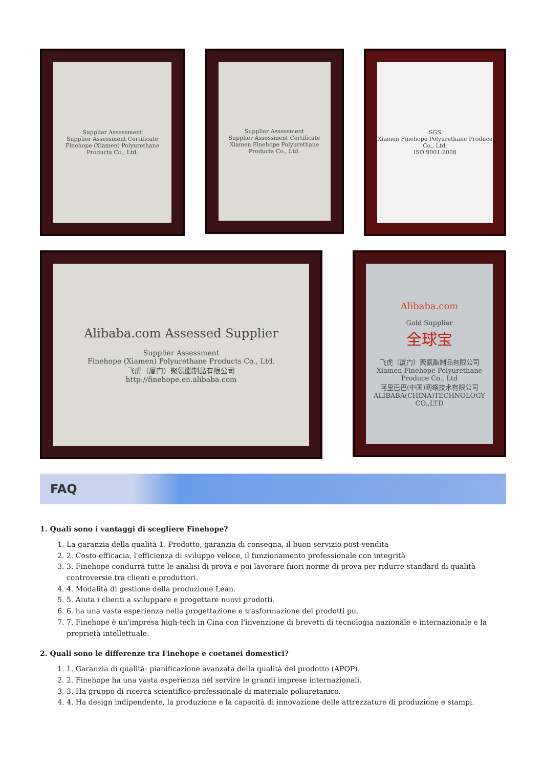Supplier Assessment
Supplier Assessment Certificate
Finehope (Xiamen) Polyurethane Products Co., Ltd.
Supplier Assessment
Supplier Assessment Certificate
Xiamen Finehope Polyurethane Products Co., Ltd.
SGS
Xiamen Finehope Polyurethane Produce Co., Ltd.
ISO 9001:2008
Alibaba.com Assessed Supplier
Supplier Assessment
Finehope (Xiamen) Polyurethane Products Co., Ltd.
飞虎（厦门）聚氨酯制品有限公司
http://finehope.en.alibaba.com
Alibaba.com
Gold Supplier
全球宝
飞虎（厦门）聚氨酯制品有限公司
Xiamen Finehope Polyurethane Produce Co., Ltd
阿里巴巴(中国)网络技术有限公司
ALIBABA(CHINA)TECHNOLOGY CO.,LTD
FAQ
1. Quali sono i vantaggi di scegliere Finehope?
1. La garanzia della qualità 1. Prodotto, garanzia di consegna, il buon servizio post-vendita
2. 2. Costo-efficacia, l'efficienza di sviluppo veloce, il funzionamento professionale con integrità
3. 3. Finehope condurrà tutte le analisi di prova e poi lavorare fuori norme di prova per ridurre standard di qualità controversie tra clienti e produttori.
4. 4. Modalità di gestione della produzione Lean.
5. 5. Aiuta i clienti a sviluppare e progettare nuovi prodotti.
6. 6. ha una vasta esperienza nella progettazione e trasformazione dei prodotti pu.
7. 7. Finehope è un'impresa high-tech in Cina con l'invenzione di brevetti di tecnologia nazionale e internazionale e la proprietà intellettuale.
2. Quali sono le differenze tra Finehope e coetanei domestici?
1. 1. Garanzia di qualità: pianificazione avanzata della qualità del prodotto (APQP).
2. 2. Finehope ha una vasta esperienza nel servire le grandi imprese internazionali.
3. 3. Ha gruppo di ricerca scientifico-professionale di materiale poliuretanico.
4. 4. Ha design indipendente, la produzione e la capacità di innovazione delle attrezzature di produzione e stampi.